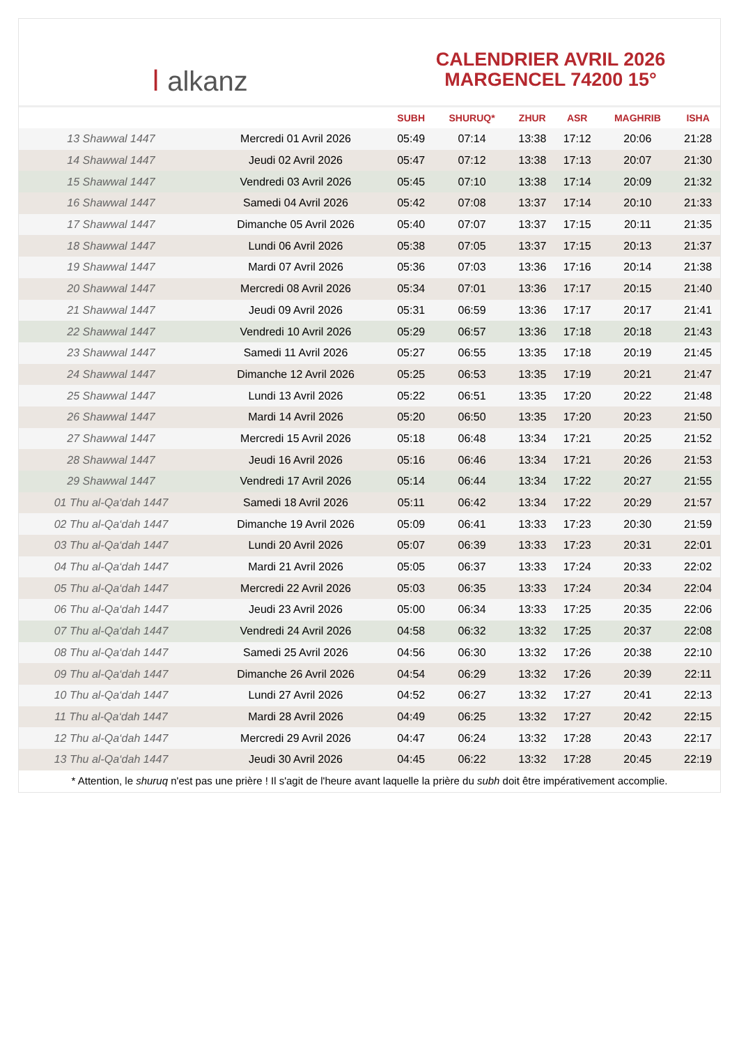ا alkanz
CALENDRIER AVRIL 2026
MARGENCEL 74200 15°
| | | SUBH | SHURUQ* | ZHUR | ASR | MAGHRIB | ISHA |
| --- | --- | --- | --- | --- | --- | --- | --- |
| 13 Shawwal 1447 | Mercredi 01 Avril 2026 | 05:49 | 07:14 | 13:38 | 17:12 | 20:06 | 21:28 |
| 14 Shawwal 1447 | Jeudi 02 Avril 2026 | 05:47 | 07:12 | 13:38 | 17:13 | 20:07 | 21:30 |
| 15 Shawwal 1447 | Vendredi 03 Avril 2026 | 05:45 | 07:10 | 13:38 | 17:14 | 20:09 | 21:32 |
| 16 Shawwal 1447 | Samedi 04 Avril 2026 | 05:42 | 07:08 | 13:37 | 17:14 | 20:10 | 21:33 |
| 17 Shawwal 1447 | Dimanche 05 Avril 2026 | 05:40 | 07:07 | 13:37 | 17:15 | 20:11 | 21:35 |
| 18 Shawwal 1447 | Lundi 06 Avril 2026 | 05:38 | 07:05 | 13:37 | 17:15 | 20:13 | 21:37 |
| 19 Shawwal 1447 | Mardi 07 Avril 2026 | 05:36 | 07:03 | 13:36 | 17:16 | 20:14 | 21:38 |
| 20 Shawwal 1447 | Mercredi 08 Avril 2026 | 05:34 | 07:01 | 13:36 | 17:17 | 20:15 | 21:40 |
| 21 Shawwal 1447 | Jeudi 09 Avril 2026 | 05:31 | 06:59 | 13:36 | 17:17 | 20:17 | 21:41 |
| 22 Shawwal 1447 | Vendredi 10 Avril 2026 | 05:29 | 06:57 | 13:36 | 17:18 | 20:18 | 21:43 |
| 23 Shawwal 1447 | Samedi 11 Avril 2026 | 05:27 | 06:55 | 13:35 | 17:18 | 20:19 | 21:45 |
| 24 Shawwal 1447 | Dimanche 12 Avril 2026 | 05:25 | 06:53 | 13:35 | 17:19 | 20:21 | 21:47 |
| 25 Shawwal 1447 | Lundi 13 Avril 2026 | 05:22 | 06:51 | 13:35 | 17:20 | 20:22 | 21:48 |
| 26 Shawwal 1447 | Mardi 14 Avril 2026 | 05:20 | 06:50 | 13:35 | 17:20 | 20:23 | 21:50 |
| 27 Shawwal 1447 | Mercredi 15 Avril 2026 | 05:18 | 06:48 | 13:34 | 17:21 | 20:25 | 21:52 |
| 28 Shawwal 1447 | Jeudi 16 Avril 2026 | 05:16 | 06:46 | 13:34 | 17:21 | 20:26 | 21:53 |
| 29 Shawwal 1447 | Vendredi 17 Avril 2026 | 05:14 | 06:44 | 13:34 | 17:22 | 20:27 | 21:55 |
| 01 Thu al-Qa‘dah 1447 | Samedi 18 Avril 2026 | 05:11 | 06:42 | 13:34 | 17:22 | 20:29 | 21:57 |
| 02 Thu al-Qa‘dah 1447 | Dimanche 19 Avril 2026 | 05:09 | 06:41 | 13:33 | 17:23 | 20:30 | 21:59 |
| 03 Thu al-Qa‘dah 1447 | Lundi 20 Avril 2026 | 05:07 | 06:39 | 13:33 | 17:23 | 20:31 | 22:01 |
| 04 Thu al-Qa‘dah 1447 | Mardi 21 Avril 2026 | 05:05 | 06:37 | 13:33 | 17:24 | 20:33 | 22:02 |
| 05 Thu al-Qa‘dah 1447 | Mercredi 22 Avril 2026 | 05:03 | 06:35 | 13:33 | 17:24 | 20:34 | 22:04 |
| 06 Thu al-Qa‘dah 1447 | Jeudi 23 Avril 2026 | 05:00 | 06:34 | 13:33 | 17:25 | 20:35 | 22:06 |
| 07 Thu al-Qa‘dah 1447 | Vendredi 24 Avril 2026 | 04:58 | 06:32 | 13:32 | 17:25 | 20:37 | 22:08 |
| 08 Thu al-Qa‘dah 1447 | Samedi 25 Avril 2026 | 04:56 | 06:30 | 13:32 | 17:26 | 20:38 | 22:10 |
| 09 Thu al-Qa‘dah 1447 | Dimanche 26 Avril 2026 | 04:54 | 06:29 | 13:32 | 17:26 | 20:39 | 22:11 |
| 10 Thu al-Qa‘dah 1447 | Lundi 27 Avril 2026 | 04:52 | 06:27 | 13:32 | 17:27 | 20:41 | 22:13 |
| 11 Thu al-Qa‘dah 1447 | Mardi 28 Avril 2026 | 04:49 | 06:25 | 13:32 | 17:27 | 20:42 | 22:15 |
| 12 Thu al-Qa‘dah 1447 | Mercredi 29 Avril 2026 | 04:47 | 06:24 | 13:32 | 17:28 | 20:43 | 22:17 |
| 13 Thu al-Qa‘dah 1447 | Jeudi 30 Avril 2026 | 04:45 | 06:22 | 13:32 | 17:28 | 20:45 | 22:19 |
* Attention, le shuruq n'est pas une prière ! Il s'agit de l'heure avant laquelle la prière du subh doit être impérativement accomplie.